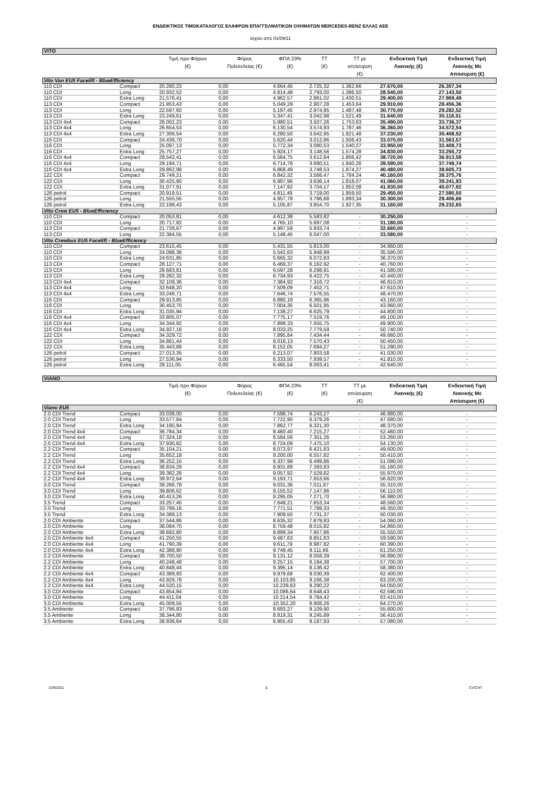ΕΝΔΕΙΚΤΙΚΟΣ ΤΙΜΟΚΑΤΑΛΟΓΟΣ ΕΛΑΦΡΩΝ ΕΠΑΓΓΕΛΜΑΤΙΚΩΝ ΟΧΗΜΑΤΩΝ MERCEDES-BENZ ΕΛΛΑΣ ΑΕΕ
Ισχύει από 01/09/11
| VITO | | | | | | | | |
| --- | --- | --- | --- | --- | --- | --- | --- | --- |
| | | Τιμή προ Φόρων (€) | Φόρος Πολυτελείας (€) | ΦΠΑ 23% (€) | ΤΤ (€) | ΤΤ με απόσυρση (€) | Ενδεικτική Τιμή Λιανικής (€) | Ενδεικτική Τιμή Λιανικής Με Απόσυρση (€) |
| Vito Van EU5 Facelift - BlueEfficiency | | | | | | | | |
| 110 CDI | Compact | 20.280,23 | 0,00 | 4.664,45 | 2.725,32 | 1.362,66 | 27.670,00 | 26.307,34 |
| 110 CDI | Long | 20.932,52 | 0,00 | 4.814,48 | 2.793,00 | 1.396,50 | 28.540,00 | 27.143,50 |
| 110 CDI | Extra Long | 21.576,41 | 0,00 | 4.962,57 | 2.861,02 | 1.430,51 | 29.400,00 | 27.969,49 |
| 113 CDI | Compact | 21.953,43 | 0,00 | 5.049,29 | 2.907,28 | 1.453,64 | 29.910,00 | 28.456,36 |
| 113 CDI | Long | 22.597,60 | 0,00 | 5.197,45 | 2.974,95 | 1.487,48 | 30.770,00 | 29.282,52 |
| 113 CDI | Extra Long | 23.249,61 | 0,00 | 5.347,41 | 3.042,98 | 1.521,49 | 31.640,00 | 30.118,51 |
| 113 CDI 4x4 | Compact | 26.002,23 | 0,00 | 5.980,51 | 3.507,26 | 1.753,63 | 35.490,00 | 33.736,37 |
| 113 CDI 4x4 | Long | 26.654,53 | 0,00 | 6.130,54 | 3.574,93 | 1.787,46 | 36.360,00 | 34.572,54 |
| 113 CDI 4x4 | Extra Long | 27.306,54 | 0,00 | 6.280,50 | 3.642,95 | 1.821,48 | 37.230,00 | 35.408,52 |
| 116 CDI | Compact | 24.436,70 | 0,00 | 5.620,44 | 3.012,86 | 1.506,43 | 33.070,00 | 31.563,57 |
| 116 CDI | Long | 25.097,13 | 0,00 | 5.772,34 | 3.080,53 | 1.540,27 | 33.950,00 | 32.409,73 |
| 116 CDI | Extra Long | 25.757,27 | 0,00 | 5.924,17 | 3.148,56 | 1.574,28 | 34.830,00 | 33.255,72 |
| 116 CDI 4x4 | Compact | 28.542,41 | 0,00 | 6.564,75 | 3.612,84 | 1.806,42 | 38.720,00 | 36.913,58 |
| 116 CDI 4x4 | Long | 29.194,71 | 0,00 | 6.714,78 | 3.680,51 | 1.840,26 | 39.590,00 | 37.749,74 |
| 116 CDI 4x4 | Extra Long | 29.862,98 | 0,00 | 6.868,49 | 3.748,53 | 1.874,27 | 40.480,00 | 38.605,73 |
| 122 CDI | Compact | 29.749,21 | 0,00 | 6.842,32 | 3.568,47 | 1.784,24 | 40.160,00 | 38.375,76 |
| 122 CDI | Long | 30.425,90 | 0,00 | 6.997,96 | 3.636,14 | 1.818,07 | 41.060,00 | 39.241,93 |
| 122 CDI | Extra Long | 31.077,91 | 0,00 | 7.147,92 | 3.704,17 | 1.852,08 | 41.930,00 | 40.077,92 |
| 126 petrol | Compact | 20.919,51 | 0,00 | 4.811,49 | 3.719,00 | 1.859,50 | 29.450,00 | 27.590,50 |
| 126 petrol | Long | 21.555,55 | 0,00 | 4.957,78 | 3.786,68 | 1.893,34 | 30.300,00 | 28.406,66 |
| 126 petrol | Extra Long | 22.199,43 | 0,00 | 5.105,87 | 3.854,70 | 1.927,35 | 31.160,00 | 29.232,65 |
| Vito Crew EU5 - BlueEfficiency | | | | | | | | |
| 110 CDI | Compact | 20.053,81 | 0,00 | 4.612,38 | 5.583,82 | - | 30.250,00 | - |
| 110 CDI | Long | 20.717,82 | 0,00 | 4.765,10 | 5.697,08 | - | 31.180,00 | - |
| 113 CDI | Compact | 21.728,67 | 0,00 | 4.997,59 | 5.933,74 | - | 32.660,00 | - |
| 113 CDI | Long | 22.384,55 | 0,00 | 5.148,45 | 6.047,00 | - | 33.580,00 | - |
| Vito Crewbus EU5 Facelift - BlueEfficiency | | | | | | | | |
| 110 CDI | Compact | 23.615,45 | 0,00 | 5.431,55 | 5.813,00 | - | 34.860,00 | - |
| 110 CDI | Long | 24.098,38 | 0,00 | 5.542,63 | 5.948,99 | - | 35.590,00 | - |
| 110 CDI | Extra Long | 24.631,85 | 0,00 | 5.665,32 | 6.072,83 | - | 36.370,00 | - |
| 113 CDI | Compact | 28.127,71 | 0,00 | 6.469,37 | 6.162,92 | - | 40.760,00 | - |
| 113 CDI | Long | 28.683,81 | 0,00 | 6.597,28 | 6.298,91 | - | 41.580,00 | - |
| 113 CDI | Extra Long | 29.282,32 | 0,00 | 6.734,93 | 6.422,75 | - | 42.440,00 | - |
| 113 CDI 4x4 | Compact | 32.108,36 | 0,00 | 7.384,92 | 7.316,72 | - | 46.810,00 | - |
| 113 CDI 4x4 | Long | 32.648,20 | 0,00 | 7.509,09 | 7.452,71 | - | 47.610,00 | - |
| 113 CDI 4x4 | Extra Long | 33.246,71 | 0,00 | 7.646,74 | 7.576,55 | - | 48.470,00 | - |
| 116 CDI | Compact | 29.913,85 | 0,00 | 6.880,19 | 6.365,96 | - | 43.160,00 | - |
| 116 CDI | Long | 30.453,70 | 0,00 | 7.004,35 | 6.501,95 | - | 43.960,00 | - |
| 116 CDI | Extra Long | 31.035,94 | 0,00 | 7.138,27 | 6.625,79 | - | 44.800,00 | - |
| 116 CDI 4x4 | Compact | 33.805,07 | 0,00 | 7.775,17 | 7.519,76 | - | 49.100,00 | - |
| 116 CDI 4x4 | Long | 34.344,92 | 0,00 | 7.899,33 | 7.655,75 | - | 49.900,00 | - |
| 116 CDI 4x4 | Extra Long | 34.927,16 | 0,00 | 8.033,25 | 7.779,59 | - | 50.740,00 | - |
| 122 CDI | Compact | 34.329,72 | 0,00 | 7.895,84 | 7.434,44 | - | 49.660,00 | - |
| 122 CDI | Long | 34.861,44 | 0,00 | 8.018,13 | 7.570,43 | - | 50.450,00 | - |
| 122 CDI | Extra Long | 35.443,68 | 0,00 | 8.152,05 | 7.694,27 | - | 51.290,00 | - |
| 126 petrol | Compact | 27.013,35 | 0,00 | 6.213,07 | 7.803,58 | - | 41.030,00 | - |
| 126 petrol | Long | 27.536,94 | 0,00 | 6.333,50 | 7.939,57 | - | 41.810,00 | - |
| 126 petrol | Extra Long | 28.111,05 | 0,00 | 6.465,54 | 8.063,41 | - | 42.640,00 | - |
| VIANO | | | | | | | | |
| | | Τιμή προ Φόρων (€) | Φόρος Πολυτελείας (€) | ΦΠΑ 23% (€) | ΤΤ (€) | ΤΤ με απόσυρση (€) | Ενδεικτική Τιμή Λιανικής (€) | Ενδεικτική Τιμή Λιανικής Με Απόσυρση (€) |
| Viano EU5 | | | | | | | | |
| 2.0 CDI Trend | Compact | 33.038,00 | 0,00 | 7.598,74 | 6.243,27 | - | 46.880,00 | - |
| 2.0 CDI Trend | Long | 33.577,84 | 0,00 | 7.722,90 | 6.379,26 | - | 47.680,00 | - |
| 2.0 CDI Trend | Extra Long | 34.185,94 | 0,00 | 7.862,77 | 6.321,30 | - | 48.370,00 | - |
| 2.0 CDI Trend 4x4 | Compact | 36.784,34 | 0,00 | 8.460,40 | 7.215,27 | - | 52.460,00 | - |
| 2.0 CDI Trend 4x4 | Long | 37.324,18 | 0,00 | 8.584,56 | 7.351,26 | - | 53.260,00 | - |
| 2.0 CDI Trend 4x4 | Extra Long | 37.930,82 | 0,00 | 8.724,09 | 7.475,10 | - | 54.130,00 | - |
| 2.2 CDI Trend | Compact | 35.104,21 | 0,00 | 8.073,97 | 6.421,83 | - | 49.600,00 | - |
| 2.2 CDI Trend | Long | 35.652,18 | 0,00 | 8.200,00 | 6.557,82 | - | 50.410,00 | - |
| 2.2 CDI Trend | Extra Long | 36.252,15 | 0,00 | 8.337,99 | 6.499,86 | - | 51.090,00 | - |
| 2.2 CDI Trend 4x4 | Compact | 38.834,29 | 0,00 | 8.931,89 | 7.393,83 | - | 55.160,00 | - |
| 2.2 CDI Trend 4x4 | Long | 39.382,26 | 0,00 | 9.057,92 | 7.529,82 | - | 55.970,00 | - |
| 2.2 CDI Trend 4x4 | Extra Long | 39.972,64 | 0,00 | 9.193,71 | 7.653,66 | - | 56.820,00 | - |
| 3.0 CDI Trend | Compact | 39.266,78 | 0,00 | 9.031,36 | 7.011,87 | - | 55.310,00 | - |
| 3.0 CDI Trend | Long | 39.806,62 | 0,00 | 9.155,52 | 7.147,86 | - | 56.110,00 | - |
| 3.0 CDI Trend | Extra Long | 40.413,26 | 0,00 | 9.295,05 | 7.271,70 | - | 56.980,00 | - |
| 3.5 Trend | Compact | 33.257,45 | 0,00 | 7.649,21 | 7.653,34 | - | 48.560,00 | - |
| 3.5 Trend | Long | 33.789,16 | 0,00 | 7.771,51 | 7.789,33 | - | 49.350,00 | - |
| 3.5 Trend | Extra Long | 34.389,13 | 0,00 | 7.909,50 | 7.731,37 | - | 50.030,00 | - |
| 2.0 CDI Ambiente | Compact | 37.544,86 | 0,00 | 8.635,32 | 7.879,83 | - | 54.060,00 | - |
| 2.0 CDI Ambiente | Long | 38.084,70 | 0,00 | 8.759,48 | 8.015,82 | - | 54.860,00 | - |
| 2.0 CDI Ambiente | Extra Long | 38.692,80 | 0,00 | 8.899,34 | 7.957,86 | - | 55.550,00 | - |
| 2.0 CDI Ambiente 4x4 | Compact | 41.250,55 | 0,00 | 9.487,63 | 8.851,83 | - | 59.590,00 | - |
| 2.0 CDI Ambiente 4x4 | Long | 41.790,39 | 0,00 | 9.611,79 | 8.987,82 | - | 60.390,00 | - |
| 2.0 CDI Ambiente 4x4 | Extra Long | 42.388,90 | 0,00 | 9.749,45 | 9.111,66 | - | 61.250,00 | - |
| 2.2 CDI Ambiente | Compact | 39.700,50 | 0,00 | 9.131,12 | 8.058,39 | - | 56.890,00 | - |
| 2.2 CDI Ambiente | Long | 40.248,48 | 0,00 | 9.257,15 | 8.194,38 | - | 57.700,00 | - |
| 2.2 CDI Ambiente | Extra Long | 40.848,44 | 0,00 | 9.395,14 | 8.136,42 | - | 58.380,00 | - |
| 2.2 CDI Ambiente 4x4 | Compact | 43.389,93 | 0,00 | 9.979,68 | 9.030,39 | - | 62.400,00 | - |
| 2.2 CDI Ambiente 4x4 | Long | 43.929,78 | 0,00 | 10.103,85 | 9.166,38 | - | 63.200,00 | - |
| 2.2 CDI Ambiente 4x4 | Extra Long | 44.520,15 | 0,00 | 10.239,63 | 9.290,22 | - | 64.050,00 | - |
| 3.0 CDI Ambiente | Compact | 43.854,94 | 0,00 | 10.086,64 | 8.648,43 | - | 62.590,00 | - |
| 3.0 CDI Ambiente | Long | 44.411,04 | 0,00 | 10.214,54 | 8.784,42 | - | 63.410,00 | - |
| 3.0 CDI Ambiente | Extra Long | 45.009,55 | 0,00 | 10.352,20 | 8.908,26 | - | 64.270,00 | - |
| 3.5 Ambiente | Compact | 37.796,83 | 0,00 | 8.693,27 | 9.109,90 | - | 55.600,00 | - |
| 3.5 Ambiente | Long | 38.344,80 | 0,00 | 8.819,31 | 9.245,89 | - | 56.410,00 | - |
| 3.5 Ambiente | Extra Long | 38.936,64 | 0,00 | 8.955,43 | 9.187,93 | - | 57.080,00 | - |
15/9/2011 1 CV/CNT